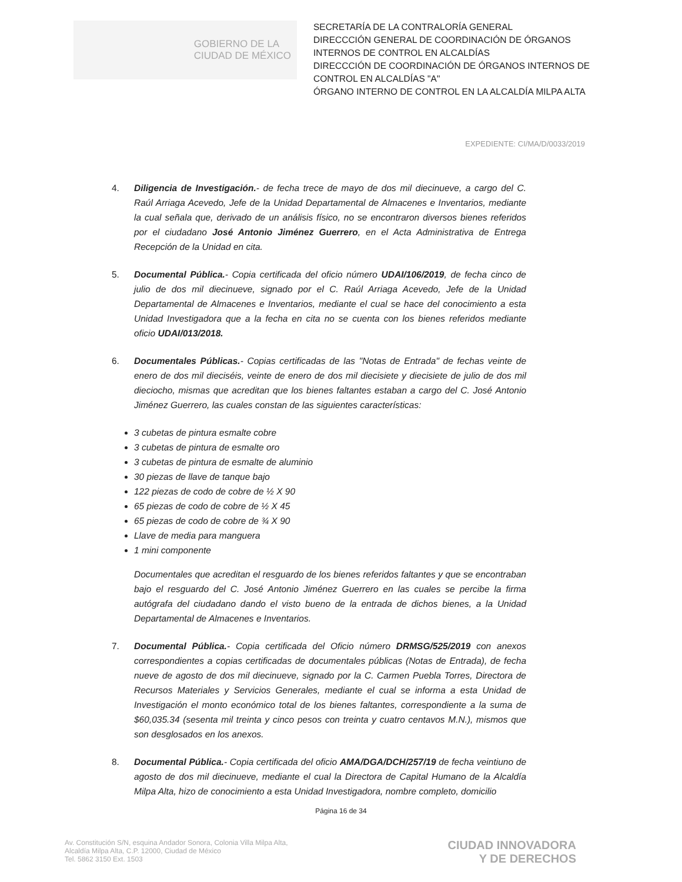GOBIERNO DE LA
CIUDAD DE MÉXICO
SECRETARÍA DE LA CONTRALORÍA GENERAL
DIRECCCIÓN GENERAL DE COORDINACIÓN DE ÓRGANOS INTERNOS DE CONTROL EN ALCALDÍAS
DIRECCCIÓN DE COORDINACIÓN DE ÓRGANOS INTERNOS DE CONTROL EN ALCALDÍAS "A"
ÓRGANO INTERNO DE CONTROL EN LA ALCALDÍA MILPA ALTA
EXPEDIENTE: CI/MA/D/0033/2019
4. Diligencia de Investigación.- de fecha trece de mayo de dos mil diecinueve, a cargo del C. Raúl Arriaga Acevedo, Jefe de la Unidad Departamental de Almacenes e Inventarios, mediante la cual señala que, derivado de un análisis físico, no se encontraron diversos bienes referidos por el ciudadano José Antonio Jiménez Guerrero, en el Acta Administrativa de Entrega Recepción de la Unidad en cita.
5. Documental Pública.- Copia certificada del oficio número UDAI/106/2019, de fecha cinco de julio de dos mil diecinueve, signado por el C. Raúl Arriaga Acevedo, Jefe de la Unidad Departamental de Almacenes e Inventarios, mediante el cual se hace del conocimiento a esta Unidad Investigadora que a la fecha en cita no se cuenta con los bienes referidos mediante oficio UDAI/013/2018.
6. Documentales Públicas.- Copias certificadas de las "Notas de Entrada" de fechas veinte de enero de dos mil dieciséis, veinte de enero de dos mil diecisiete y diecisiete de julio de dos mil dieciocho, mismas que acreditan que los bienes faltantes estaban a cargo del C. José Antonio Jiménez Guerrero, las cuales constan de las siguientes características:
3 cubetas de pintura esmalte cobre
3 cubetas de pintura de esmalte oro
3 cubetas de pintura de esmalte de aluminio
30 piezas de llave de tanque bajo
122 piezas de codo de cobre de ½ X 90
65 piezas de codo de cobre de ½ X 45
65 piezas de codo de cobre de ¾ X 90
Llave de media para manguera
1 mini componente
Documentales que acreditan el resguardo de los bienes referidos faltantes y que se encontraban bajo el resguardo del C. José Antonio Jiménez Guerrero en las cuales se percibe la firma autógrafa del ciudadano dando el visto bueno de la entrada de dichos bienes, a la Unidad Departamental de Almacenes e Inventarios.
7. Documental Pública.- Copia certificada del Oficio número DRMSG/525/2019 con anexos correspondientes a copias certificadas de documentales públicas (Notas de Entrada), de fecha nueve de agosto de dos mil diecinueve, signado por la C. Carmen Puebla Torres, Directora de Recursos Materiales y Servicios Generales, mediante el cual se informa a esta Unidad de Investigación el monto económico total de los bienes faltantes, correspondiente a la suma de $60,035.34 (sesenta mil treinta y cinco pesos con treinta y cuatro centavos M.N.), mismos que son desglosados en los anexos.
8. Documental Pública.- Copia certificada del oficio AMA/DGA/DCH/257/19 de fecha veintiuno de agosto de dos mil diecinueve, mediante el cual la Directora de Capital Humano de la Alcaldía Milpa Alta, hizo de conocimiento a esta Unidad Investigadora, nombre completo, domicilio
Página 16 de 34
Av. Constitución S/N, esquina Andador Sonora, Colonia Villa Milpa Alta,
Alcaldía Milpa Alta, C.P. 12000, Ciudad de México
Tel. 5862 3150 Ext. 1503
CIUDAD INNOVADORA
Y DE DERECHOS